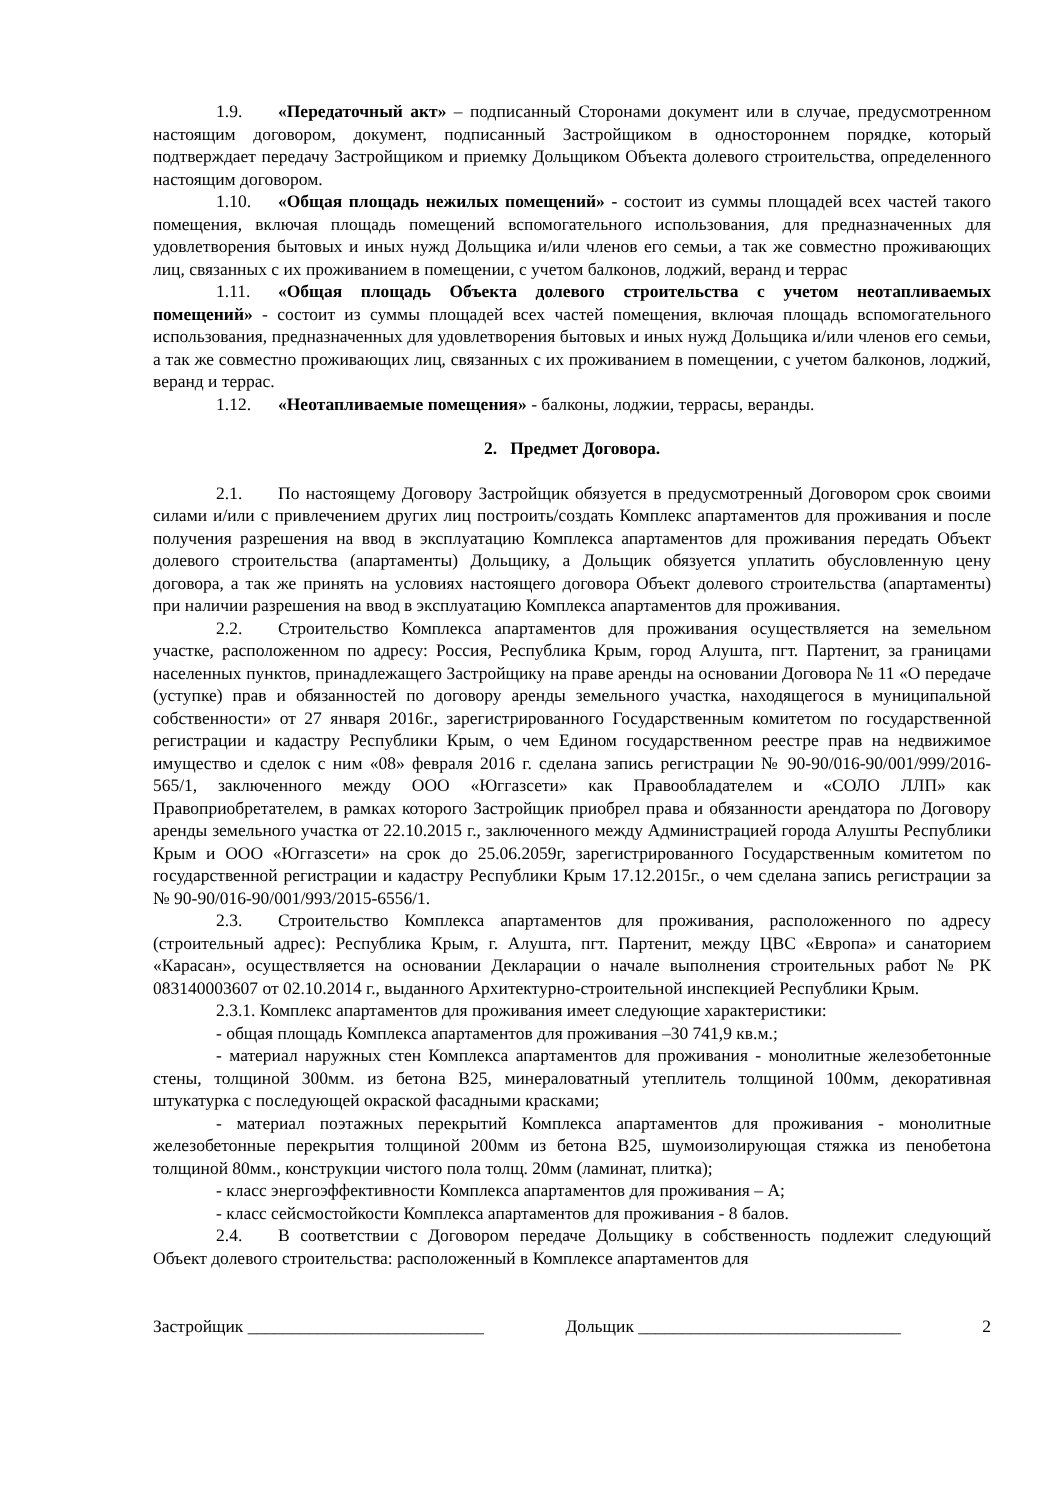1.9. «Передаточный акт» – подписанный Сторонами документ или в случае, предусмотренном настоящим договором, документ, подписанный Застройщиком в одностороннем порядке, который подтверждает передачу Застройщиком и приемку Дольщиком Объекта долевого строительства, определенного настоящим договором.
1.10. «Общая площадь нежилых помещений» - состоит из суммы площадей всех частей такого помещения, включая площадь помещений вспомогательного использования, для предназначенных для удовлетворения бытовых и иных нужд Дольщика и/или членов его семьи, а так же совместно проживающих лиц, связанных с их проживанием в помещении, с учетом балконов, лоджий, веранд и террас
1.11. «Общая площадь Объекта долевого строительства с учетом неотапливаемых помещений» - состоит из суммы площадей всех частей помещения, включая площадь вспомогательного использования, предназначенных для удовлетворения бытовых и иных нужд Дольщика и/или членов его семьи, а так же совместно проживающих лиц, связанных с их проживанием в помещении, с учетом балконов, лоджий, веранд и террас.
1.12. «Неотапливаемые помещения» - балконы, лоджии, террасы, веранды.
2. Предмет Договора.
2.1. По настоящему Договору Застройщик обязуется в предусмотренный Договором срок своими силами и/или с привлечением других лиц построить/создать Комплекс апартаментов для проживания и после получения разрешения на ввод в эксплуатацию Комплекса апартаментов для проживания передать Объект долевого строительства (апартаменты) Дольщику, а Дольщик обязуется уплатить обусловленную цену договора, а так же принять на условиях настоящего договора Объект долевого строительства (апартаменты) при наличии разрешения на ввод в эксплуатацию Комплекса апартаментов для проживания.
2.2. Строительство Комплекса апартаментов для проживания осуществляется на земельном участке, расположенном по адресу: Россия, Республика Крым, город Алушта, пгт. Партенит, за границами населенных пунктов, принадлежащего Застройщику на праве аренды на основании Договора № 11 «О передаче (уступке) прав и обязанностей по договору аренды земельного участка, находящегося в муниципальной собственности» от 27 января 2016г., зарегистрированного Государственным комитетом по государственной регистрации и кадастру Республики Крым, о чем Едином государственном реестре прав на недвижимое имущество и сделок с ним «08» февраля 2016 г. сделана запись регистрации № 90-90/016-90/001/999/2016-565/1, заключенного между ООО «Юггазсети» как Правообладателем и «СОЛО ЛЛП» как Правоприобретателем, в рамках которого Застройщик приобрел права и обязанности арендатора по Договору аренды земельного участка от 22.10.2015 г., заключенного между Администрацией города Алушты Республики Крым и ООО «Юггазсети» на срок до 25.06.2059г, зарегистрированного Государственным комитетом по государственной регистрации и кадастру Республики Крым 17.12.2015г., о чем сделана запись регистрации за № 90-90/016-90/001/993/2015-6556/1.
2.3. Строительство Комплекса апартаментов для проживания, расположенного по адресу (строительный адрес): Республика Крым, г. Алушта, пгт. Партенит, между ЦВС «Европа» и санаторием «Карасан», осуществляется на основании Декларации о начале выполнения строительных работ № РК 083140003607 от 02.10.2014 г., выданного Архитектурно-строительной инспекцией Республики Крым.
2.3.1. Комплекс апартаментов для проживания имеет следующие характеристики:
- общая площадь Комплекса апартаментов для проживания –30 741,9 кв.м.;
- материал наружных стен Комплекса апартаментов для проживания - монолитные железобетонные стены, толщиной 300мм. из бетона В25, минераловатный утеплитель толщиной 100мм, декоративная штукатурка с последующей окраской фасадными красками;
- материал поэтажных перекрытий Комплекса апартаментов для проживания - монолитные железобетонные перекрытия толщиной 200мм из бетона В25, шумоизолирующая стяжка из пенобетона толщиной 80мм., конструкции чистого пола толщ. 20мм (ламинат, плитка);
- класс энергоэффективности Комплекса апартаментов для проживания – А;
- класс сейсмостойкости Комплекса апартаментов для проживания - 8 балов.
2.4. В соответствии с Договором передаче Дольщику в собственность подлежит следующий Объект долевого строительства: расположенный в Комплексе апартаментов для
Застройщик ___________________________ Дольщик ______________________________ 2